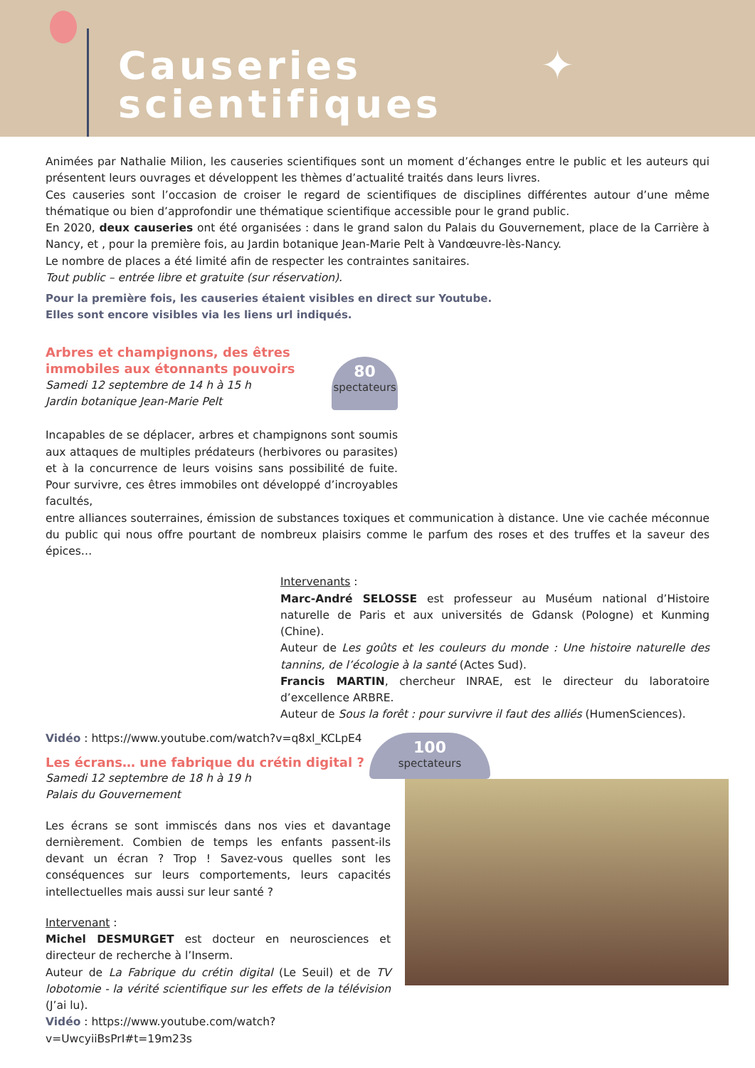✦
Causeries
scientifiques
Animées par Nathalie Milion, les causeries scientifiques sont un moment d’échanges entre le public et les auteurs qui présentent leurs ouvrages et développent les thèmes d’actualité traités dans leurs livres.
Ces causeries sont l’occasion de croiser le regard de scientifiques de disciplines différentes autour d’une même thématique ou bien d’approfondir une thématique scientifique accessible pour le grand public.
En 2020, deux causeries ont été organisées : dans le grand salon du Palais du Gouvernement, place de la Carrière à Nancy, et , pour la première fois, au Jardin botanique Jean-Marie Pelt à Vandœuvre-lès-Nancy.
Le nombre de places a été limité afin de respecter les contraintes sanitaires.
Tout public – entrée libre et gratuite (sur réservation).
Pour la première fois, les causeries étaient visibles en direct sur Youtube.
Elles sont encore visibles via les liens url indiqués.
Arbres et champignons, des êtres immobiles aux étonnants pouvoirs
Samedi 12 septembre de 14 h à 15 h
Jardin botanique Jean-Marie Pelt
80
spectateurs
Incapables de se déplacer, arbres et champignons sont soumis aux attaques de multiples prédateurs (herbivores ou parasites) et à la concurrence de leurs voisins sans possibilité de fuite. Pour survivre, ces êtres immobiles ont développé d’incroyables facultés,
entre alliances souterraines, émission de substances toxiques et communication à distance. Une vie cachée méconnue du public qui nous offre pourtant de nombreux plaisirs comme le parfum des roses et des truffes et la saveur des épices…
Intervenants :
Marc-André SELOSSE est professeur au Muséum national d’Histoire naturelle de Paris et aux universités de Gdansk (Pologne) et Kunming (Chine).
Auteur de Les goûts et les couleurs du monde : Une histoire naturelle des tannins, de l’écologie à la santé (Actes Sud).
Francis MARTIN, chercheur INRAE, est le directeur du laboratoire d’excellence ARBRE.
Auteur de Sous la forêt : pour survivre il faut des alliés (HumenSciences).
Vidéo : https://www.youtube.com/watch?v=q8xl_KCLpE4
Les écrans… une fabrique du crétin digital ?
Samedi 12 septembre de 18 h à 19 h
Palais du Gouvernement
Les écrans se sont immiscés dans nos vies et davantage dernièrement. Combien de temps les enfants passent-ils devant un écran ? Trop ! Savez-vous quelles sont les conséquences sur leurs comportements, leurs capacités intellectuelles mais aussi sur leur santé ?
Intervenant :
Michel DESMURGET est docteur en neurosciences et directeur de recherche à l’Inserm.
Auteur de La Fabrique du crétin digital (Le Seuil) et de TV lobotomie - la vérité scientifique sur les effets de la télévision (J’ai lu).
Vidéo : https://www.youtube.com/watch?v=UwcyiiBsPrI#t=19m23s
100
spectateurs